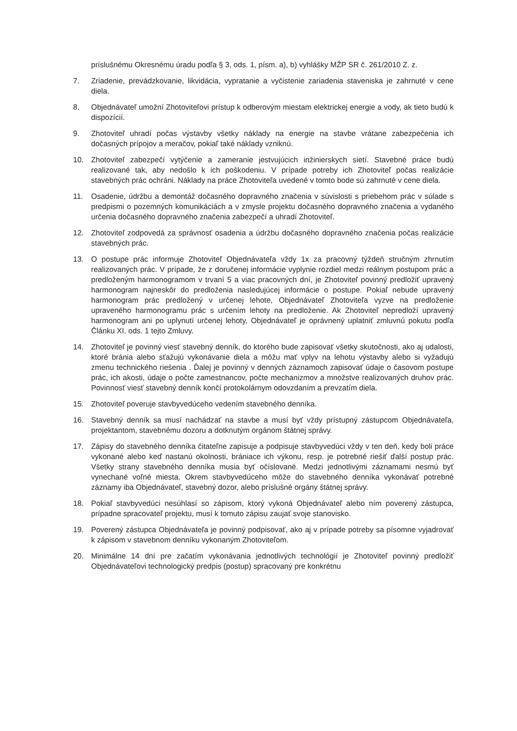príslušnému Okresnému úradu podľa § 3, ods. 1, písm. a), b) vyhlášky MŽP SR č. 261/2010 Z. z.
7. Zriadenie, prevádzkovanie, likvidácia, vypratanie a vyčistenie zariadenia staveniska je zahrnuté v cene diela.
8. Objednávateľ umožní Zhotoviteľovi prístup k odberovým miestam elektrickej energie a vody, ak tieto budú k dispozícií.
9. Zhotoviteľ uhradí počas výstavby všetky náklady na energie na stavbe vrátane zabezpečenia ich dočasných prípojov a meračov, pokiaľ také náklady vzniknú.
10. Zhotoviteľ zabezpečí vytýčenie a zameranie jestvujúcich inžinierskych sietí. Stavebné práce budú realizované tak, aby nedošlo k ich poškodeniu. V prípade potreby ich Zhotoviteľ počas realizácie stavebných prác ochráni. Náklady na práce Zhotoviteľa uvedené v tomto bode sú zahrnuté v cene diela.
11. Osadenie, údržbu a demontáž dočasného dopravného značenia v súvislosti s priebehom prác v súlade s predpismi o pozemných komunikáciách a v zmysle projektu dočasného dopravného značenia a vydaného určenia dočasného dopravného značenia zabezpečí a uhradí Zhotoviteľ.
12. Zhotoviteľ zodpovedá za správnosť osadenia a údržbu dočasného dopravného značenia počas realizácie stavebných prác.
13. O postupe prác informuje Zhotoviteľ Objednávateľa vždy 1x za pracovný týždeň stručným zhrnutím realizovaných prác. V prípade, že z doručenej informácie vyplynie rozdiel medzi reálnym postupom prác a predloženým harmonogramom v trvaní 5 a viac pracovných dní, je Zhotoviteľ povinný predložiť upravený harmonogram najneskôr do predloženia nasledujúcej informácie o postupe. Pokiaľ nebude upravený harmonogram prác predložený v určenej lehote, Objednávateľ Zhotoviteľa vyzve na predloženie upraveného harmonogramu prác s určením lehoty na predloženie. Ak Zhotoviteľ nepredloží upravený harmonogram ani po uplynutí určenej lehoty, Objednávateľ je oprávnený uplatniť zmluvnú pokutu podľa Článku XI. ods. 1 tejto Zmluvy.
14. Zhotoviteľ je povinný viesť stavebný denník, do ktorého bude zapisovať všetky skutočnosti, ako aj udalosti, ktoré bránia alebo sťažujú vykonávanie diela a môžu mať vplyv na lehotu výstavby alebo si vyžadujú zmenu technického riešenia . Ďalej je povinný v denných záznamoch zapisovať údaje o časovom postupe prác, ich akosti, údaje o počte zamestnancov, počte mechanizmov a množstve realizovaných druhov prác. Povinnosť viesť stavebný denník končí protokolárnym odovzdaním a prevzatím diela.
15. Zhotoviteľ poveruje stavbyvedúceho vedením stavebného denníka.
16. Stavebný denník sa musí nachádzať na stavbe a musí byť vždy prístupný zástupcom Objednávateľa, projektantom, stavebnému dozoru a dotknutým orgánom štátnej správy.
17. Zápisy do stavebného denníka čitateľne zapisuje a podpisuje stavbyvedúci vždy v ten deň, kedy boli práce vykonané alebo keď nastanú okolnosti, brániace ich výkonu, resp. je potrebné riešiť ďalší postup prác. Všetky strany stavebného denníka musia byť očíslované. Medzi jednotlivými záznamami nesmú byť vynechané voľné miesta. Okrem stavbyvedúceho môže do stavebného denníka vykonávať potrebné záznamy iba Objednávateľ, stavebný dozor, alebo príslušné orgány štátnej správy.
18. Pokiaľ stavbyvedúci nesúhlasí so zápisom, ktorý vykoná Objednávateľ alebo ním poverený zástupca, prípadne spracovateľ projektu, musí k tomuto zápisu zaujať svoje stanovisko.
19. Poverený zástupca Objednávateľa je povinný podpisovať, ako aj v prípade potreby sa písomne vyjadrovať k zápisom v stavebnom denníku vykonaným Zhotoviteľom.
20. Minimálne 14 dní pre začatím vykonávania jednotlivých technológií je Zhotoviteľ povinný predložiť Objednávateľovi technologický predpis (postup) spracovaný pre konkrétnu